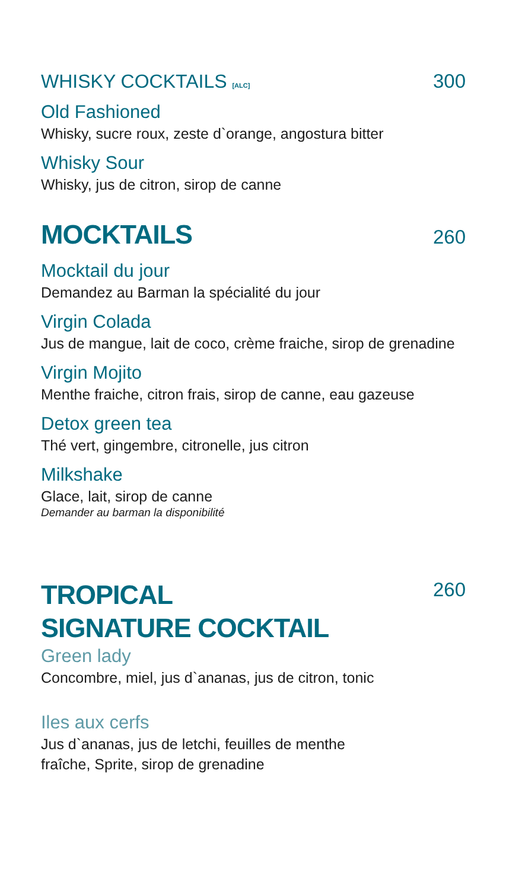WHISKY COCKTAILS [ALC]
300
Old Fashioned
Whisky, sucre roux, zeste d`orange, angostura bitter
Whisky Sour
Whisky, jus de citron, sirop de canne
MOCKTAILS
260
Mocktail du jour
Demandez au Barman la spécialité du jour
Virgin Colada
Jus de mangue, lait de coco, crème fraiche, sirop de grenadine
Virgin Mojito
Menthe fraiche, citron frais, sirop de canne, eau gazeuse
Detox green tea
Thé vert, gingembre, citronelle, jus citron
Milkshake
Glace, lait, sirop de canne
Demander au barman la disponibilité
TROPICAL
SIGNATURE COCKTAIL
260
Green lady
Concombre, miel, jus d`ananas, jus de citron, tonic
Iles aux cerfs
Jus d`ananas, jus de letchi, feuilles de menthe
fraîche, Sprite, sirop de grenadine